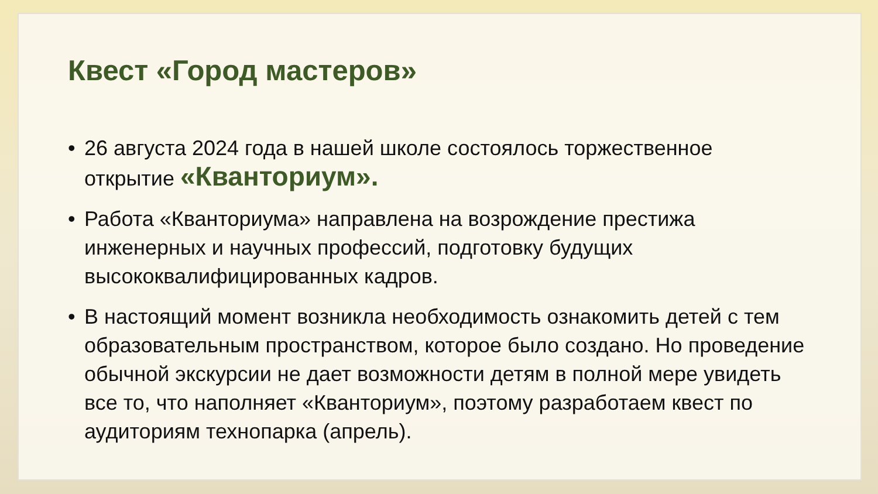Квест «Город мастеров»
• 26 августа 2024 года в нашей школе состоялось торжественное открытие «Кванториум».
• Работа «Кванториума» направлена на возрождение престижа инженерных и научных профессий, подготовку будущих высококвалифицированных кадров.
• В настоящий момент возникла необходимость ознакомить детей с тем образовательным пространством, которое было создано. Но проведение обычной экскурсии не дает возможности детям в полной мере увидеть все то, что наполняет «Кванториум», поэтому разработаем квест по аудиториям технопарка (апрель).